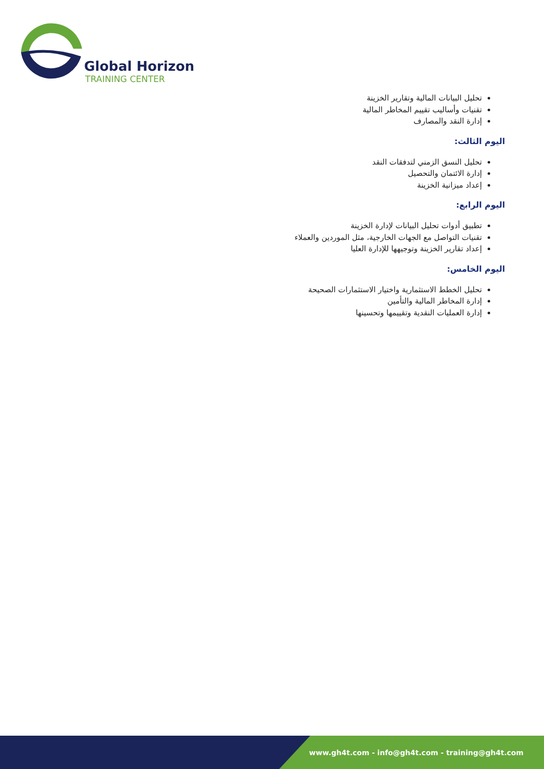Global Horizon
TRAINING CENTER
تحليل البيانات المالية وتقارير الخزينة
تقنيات وأساليب تقييم المخاطر المالية
إدارة النقد والمصارف
اليوم الثالث:
تحليل النسق الزمني لتدفقات النقد
إدارة الائتمان والتحصيل
إعداد ميزانية الخزينة
اليوم الرابع:
تطبيق أدوات تحليل البيانات لإدارة الخزينة
تقنيات التواصل مع الجهات الخارجية، مثل الموردين والعملاء
إعداد تقارير الخزينة وتوجيهها للإدارة العليا
اليوم الخامس:
تحليل الخطط الاستثمارية واختيار الاستثمارات الصحيحة
إدارة المخاطر المالية والتأمين
إدارة العمليات النقدية وتقييمها وتحسينها
www.gh4t.com - info@gh4t.com - training@gh4t.com